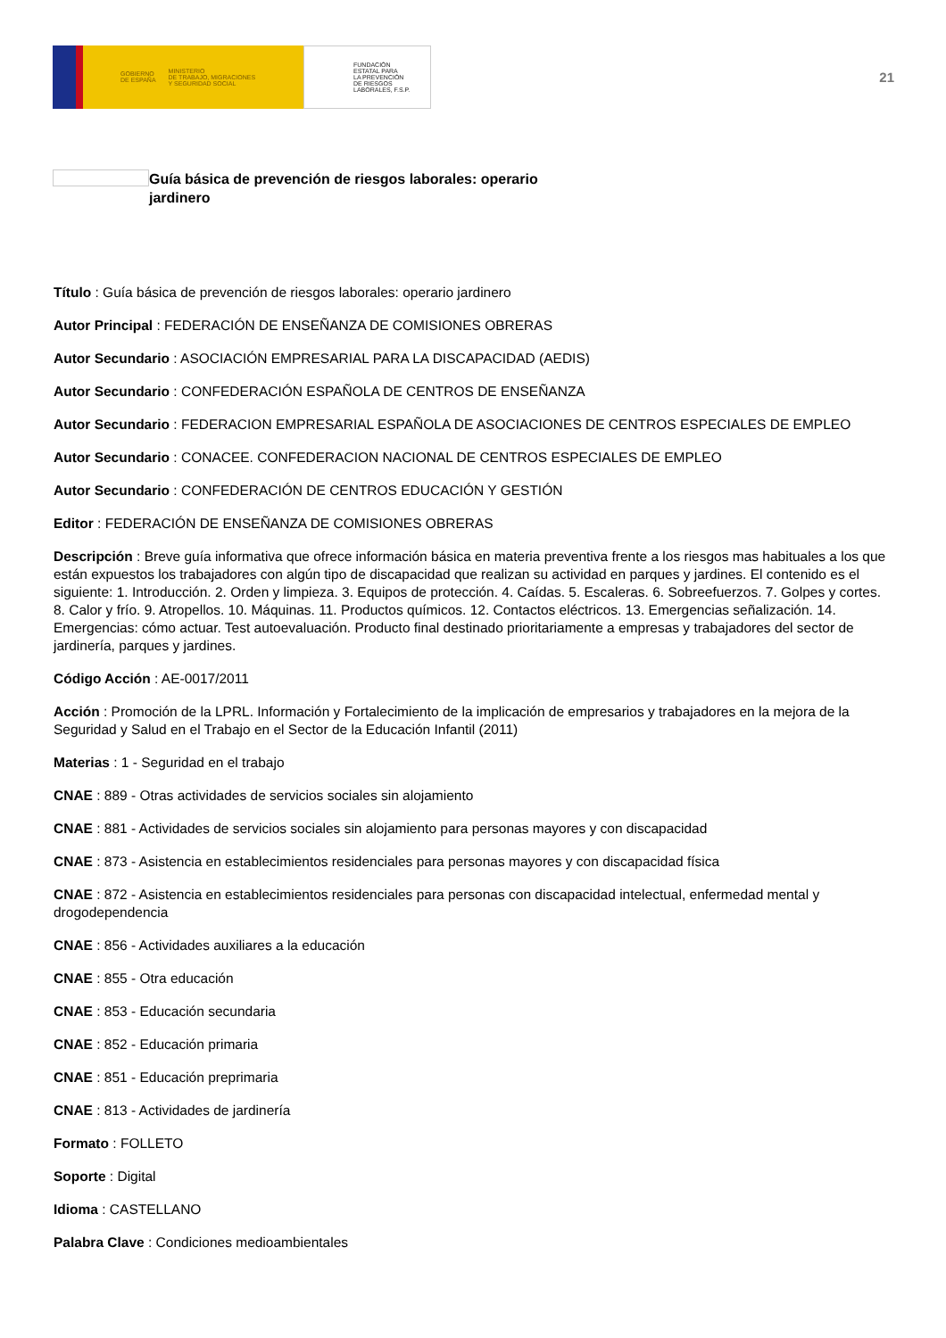GOBIERNO
DE ESPAÑA MINISTERIO
DE TRABAJO, MIGRACIONES
Y SEGURIDAD SOCIAL
FUNDACIÓN
ESTATAL PARA
LA PREVENCIÓN
DE RIESGOS
LABORALES, F.S.P.
21
Guía básica de prevención de riesgos laborales: operario jardinero
Título : Guía básica de prevención de riesgos laborales: operario jardinero
Autor Principal : FEDERACIÓN DE ENSEÑANZA DE COMISIONES OBRERAS
Autor Secundario : ASOCIACIÓN EMPRESARIAL PARA LA DISCAPACIDAD (AEDIS)
Autor Secundario : CONFEDERACIÓN ESPAÑOLA DE CENTROS DE ENSEÑANZA
Autor Secundario : FEDERACION EMPRESARIAL ESPAÑOLA DE ASOCIACIONES DE CENTROS ESPECIALES DE EMPLEO
Autor Secundario : CONACEE. CONFEDERACION NACIONAL DE CENTROS ESPECIALES DE EMPLEO
Autor Secundario : CONFEDERACIÓN DE CENTROS EDUCACIÓN Y GESTIÓN
Editor : FEDERACIÓN DE ENSEÑANZA DE COMISIONES OBRERAS
Descripción : Breve guía informativa que ofrece información básica en materia preventiva frente a los riesgos mas habituales a los que están expuestos los trabajadores con algún tipo de discapacidad que realizan su actividad en parques y jardines. El contenido es el siguiente: 1. Introducción. 2. Orden y limpieza. 3. Equipos de protección. 4. Caídas. 5. Escaleras. 6. Sobreefuerzos. 7. Golpes y cortes. 8. Calor y frío. 9. Atropellos. 10. Máquinas. 11. Productos químicos. 12. Contactos eléctricos. 13. Emergencias señalización. 14. Emergencias: cómo actuar. Test autoevaluación. Producto final destinado prioritariamente a empresas y trabajadores del sector de jardinería, parques y jardines.
Código Acción : AE-0017/2011
Acción : Promoción de la LPRL. Información y Fortalecimiento de la implicación de empresarios y trabajadores en la mejora de la Seguridad y Salud en el Trabajo en el Sector de la Educación Infantil (2011)
Materias : 1 - Seguridad en el trabajo
CNAE : 889 - Otras actividades de servicios sociales sin alojamiento
CNAE : 881 - Actividades de servicios sociales sin alojamiento para personas mayores y con discapacidad
CNAE : 873 - Asistencia en establecimientos residenciales para personas mayores y con discapacidad física
CNAE : 872 - Asistencia en establecimientos residenciales para personas con discapacidad intelectual, enfermedad mental y drogodependencia
CNAE : 856 - Actividades auxiliares a la educación
CNAE : 855 - Otra educación
CNAE : 853 - Educación secundaria
CNAE : 852 - Educación primaria
CNAE : 851 - Educación preprimaria
CNAE : 813 - Actividades de jardinería
Formato : FOLLETO
Soporte : Digital
Idioma : CASTELLANO
Palabra Clave : Condiciones medioambientales